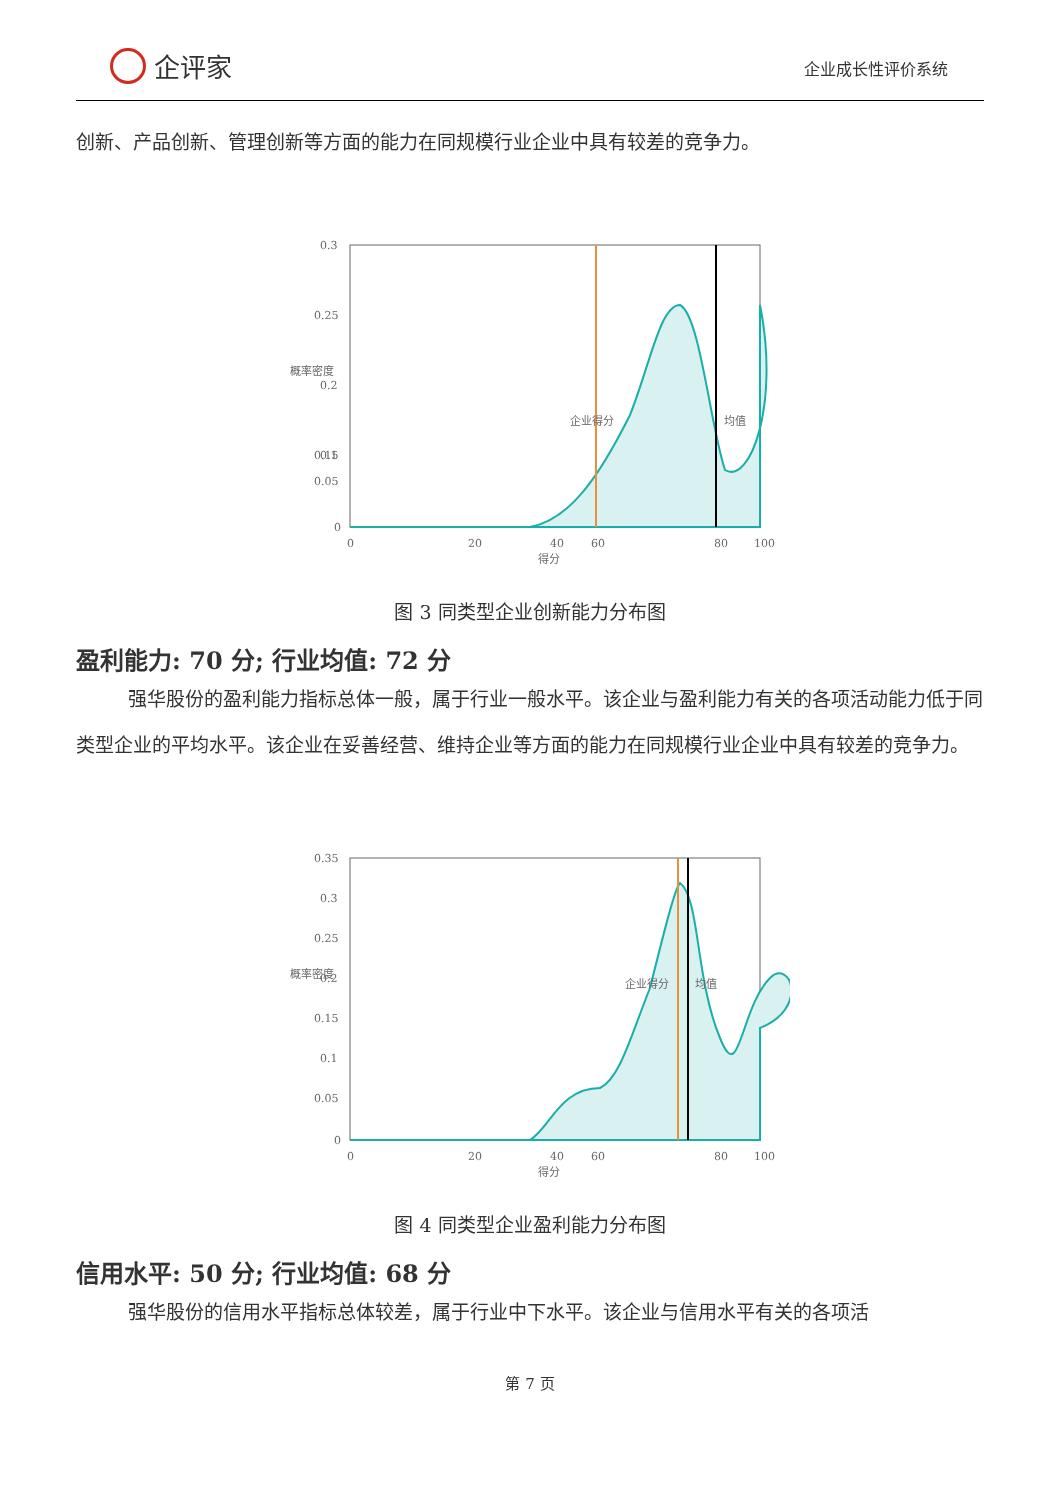企评家
企业成长性评价系统
创新、产品创新、管理创新等方面的能力在同规模行业企业中具有较差的竞争力。
0.3
0.25
0.2
0.15
0.1
0.05
0
0
20
40
60
80
100
得分
概率密度
企业得分
均值
图 3 同类型企业创新能力分布图
盈利能力: 70 分; 行业均值: 72 分
强华股份的盈利能力指标总体一般，属于行业一般水平。该企业与盈利能力有关的各项活动能力低于同类型企业的平均水平。该企业在妥善经营、维持企业等方面的能力在同规模行业企业中具有较差的竞争力。
0.35
0.3
0.25
0.2
0.15
0.1
0.05
0
0
20
40
60
80
100
得分
概率密度
企业得分
均值
图 4 同类型企业盈利能力分布图
信用水平: 50 分; 行业均值: 68 分
强华股份的信用水平指标总体较差，属于行业中下水平。该企业与信用水平有关的各项活
第 7 页